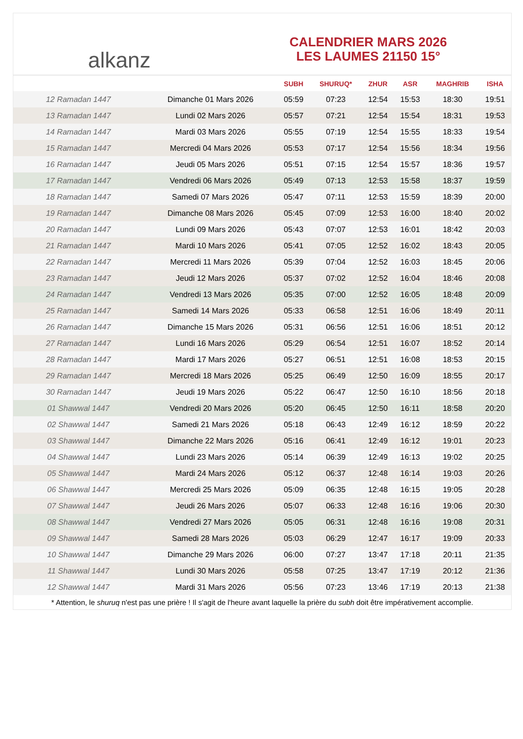alkanz
CALENDRIER MARS 2026
LES LAUMES 21150 15°
| | | SUBH | SHURUQ* | ZHUR | ASR | MAGHRIB | ISHA |
| --- | --- | --- | --- | --- | --- | --- | --- |
| 12 Ramadan 1447 | Dimanche 01 Mars 2026 | 05:59 | 07:23 | 12:54 | 15:53 | 18:30 | 19:51 |
| 13 Ramadan 1447 | Lundi 02 Mars 2026 | 05:57 | 07:21 | 12:54 | 15:54 | 18:31 | 19:53 |
| 14 Ramadan 1447 | Mardi 03 Mars 2026 | 05:55 | 07:19 | 12:54 | 15:55 | 18:33 | 19:54 |
| 15 Ramadan 1447 | Mercredi 04 Mars 2026 | 05:53 | 07:17 | 12:54 | 15:56 | 18:34 | 19:56 |
| 16 Ramadan 1447 | Jeudi 05 Mars 2026 | 05:51 | 07:15 | 12:54 | 15:57 | 18:36 | 19:57 |
| 17 Ramadan 1447 | Vendredi 06 Mars 2026 | 05:49 | 07:13 | 12:53 | 15:58 | 18:37 | 19:59 |
| 18 Ramadan 1447 | Samedi 07 Mars 2026 | 05:47 | 07:11 | 12:53 | 15:59 | 18:39 | 20:00 |
| 19 Ramadan 1447 | Dimanche 08 Mars 2026 | 05:45 | 07:09 | 12:53 | 16:00 | 18:40 | 20:02 |
| 20 Ramadan 1447 | Lundi 09 Mars 2026 | 05:43 | 07:07 | 12:53 | 16:01 | 18:42 | 20:03 |
| 21 Ramadan 1447 | Mardi 10 Mars 2026 | 05:41 | 07:05 | 12:52 | 16:02 | 18:43 | 20:05 |
| 22 Ramadan 1447 | Mercredi 11 Mars 2026 | 05:39 | 07:04 | 12:52 | 16:03 | 18:45 | 20:06 |
| 23 Ramadan 1447 | Jeudi 12 Mars 2026 | 05:37 | 07:02 | 12:52 | 16:04 | 18:46 | 20:08 |
| 24 Ramadan 1447 | Vendredi 13 Mars 2026 | 05:35 | 07:00 | 12:52 | 16:05 | 18:48 | 20:09 |
| 25 Ramadan 1447 | Samedi 14 Mars 2026 | 05:33 | 06:58 | 12:51 | 16:06 | 18:49 | 20:11 |
| 26 Ramadan 1447 | Dimanche 15 Mars 2026 | 05:31 | 06:56 | 12:51 | 16:06 | 18:51 | 20:12 |
| 27 Ramadan 1447 | Lundi 16 Mars 2026 | 05:29 | 06:54 | 12:51 | 16:07 | 18:52 | 20:14 |
| 28 Ramadan 1447 | Mardi 17 Mars 2026 | 05:27 | 06:51 | 12:51 | 16:08 | 18:53 | 20:15 |
| 29 Ramadan 1447 | Mercredi 18 Mars 2026 | 05:25 | 06:49 | 12:50 | 16:09 | 18:55 | 20:17 |
| 30 Ramadan 1447 | Jeudi 19 Mars 2026 | 05:22 | 06:47 | 12:50 | 16:10 | 18:56 | 20:18 |
| 01 Shawwal 1447 | Vendredi 20 Mars 2026 | 05:20 | 06:45 | 12:50 | 16:11 | 18:58 | 20:20 |
| 02 Shawwal 1447 | Samedi 21 Mars 2026 | 05:18 | 06:43 | 12:49 | 16:12 | 18:59 | 20:22 |
| 03 Shawwal 1447 | Dimanche 22 Mars 2026 | 05:16 | 06:41 | 12:49 | 16:12 | 19:01 | 20:23 |
| 04 Shawwal 1447 | Lundi 23 Mars 2026 | 05:14 | 06:39 | 12:49 | 16:13 | 19:02 | 20:25 |
| 05 Shawwal 1447 | Mardi 24 Mars 2026 | 05:12 | 06:37 | 12:48 | 16:14 | 19:03 | 20:26 |
| 06 Shawwal 1447 | Mercredi 25 Mars 2026 | 05:09 | 06:35 | 12:48 | 16:15 | 19:05 | 20:28 |
| 07 Shawwal 1447 | Jeudi 26 Mars 2026 | 05:07 | 06:33 | 12:48 | 16:16 | 19:06 | 20:30 |
| 08 Shawwal 1447 | Vendredi 27 Mars 2026 | 05:05 | 06:31 | 12:48 | 16:16 | 19:08 | 20:31 |
| 09 Shawwal 1447 | Samedi 28 Mars 2026 | 05:03 | 06:29 | 12:47 | 16:17 | 19:09 | 20:33 |
| 10 Shawwal 1447 | Dimanche 29 Mars 2026 | 06:00 | 07:27 | 13:47 | 17:18 | 20:11 | 21:35 |
| 11 Shawwal 1447 | Lundi 30 Mars 2026 | 05:58 | 07:25 | 13:47 | 17:19 | 20:12 | 21:36 |
| 12 Shawwal 1447 | Mardi 31 Mars 2026 | 05:56 | 07:23 | 13:46 | 17:19 | 20:13 | 21:38 |
* Attention, le shuruq n'est pas une prière ! Il s'agit de l'heure avant laquelle la prière du subh doit être impérativement accomplie.